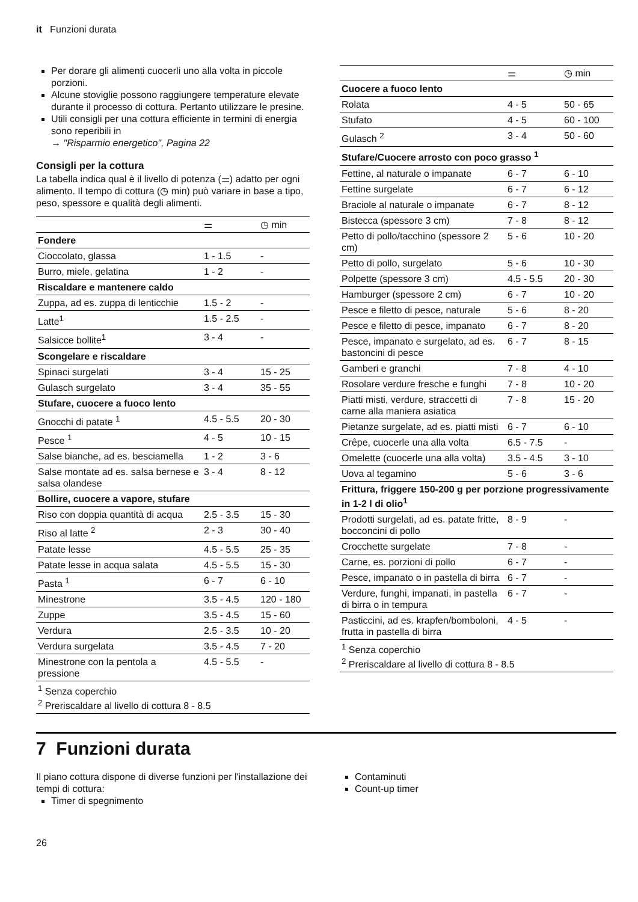it Funzioni durata
Per dorare gli alimenti cuocerli uno alla volta in piccole porzioni.
Alcune stoviglie possono raggiungere temperature elevate durante il processo di cottura. Pertanto utilizzare le presine.
Utili consigli per una cottura efficiente in termini di energia sono reperibili in
→ "Risparmio energetico", Pagina 22
Consigli per la cottura
La tabella indica qual è il livello di potenza (⚌) adatto per ogni alimento. Il tempo di cottura (◷ min) può variare in base a tipo, peso, spessore e qualità degli alimenti.
| | ⚌ | ◷ min |
| --- | --- | --- |
| Fondere | | |
| Cioccolato, glassa | 1 - 1.5 | - |
| Burro, miele, gelatina | 1 - 2 | - |
| Riscaldare e mantenere caldo | | |
| Zuppa, ad es. zuppa di lenticchie | 1.5 - 2 | - |
| Latte<sup>1</sup> | 1.5 - 2.5 | - |
| Salsicce bollite<sup>1</sup> | 3 - 4 | - |
| Scongelare e riscaldare | | |
| Spinaci surgelati | 3 - 4 | 15 - 25 |
| Gulasch surgelato | 3 - 4 | 35 - 55 |
| Stufare, cuocere a fuoco lento | | |
| Gnocchi di patate <sup>1</sup> | 4.5 - 5.5 | 20 - 30 |
| Pesce <sup>1</sup> | 4 - 5 | 10 - 15 |
| Salse bianche, ad es. besciamella | 1 - 2 | 3 - 6 |
| Salse montate ad es. salsa bernese e salsa olandese | 3 - 4 | 8 - 12 |
| Bollire, cuocere a vapore, stufare | | |
| Riso con doppia quantità di acqua | 2.5 - 3.5 | 15 - 30 |
| Riso al latte <sup>2</sup> | 2 - 3 | 30 - 40 |
| Patate lesse | 4.5 - 5.5 | 25 - 35 |
| Patate lesse in acqua salata | 4.5 - 5.5 | 15 - 30 |
| Pasta <sup>1</sup> | 6 - 7 | 6 - 10 |
| Minestrone | 3.5 - 4.5 | 120 - 180 |
| Zuppe | 3.5 - 4.5 | 15 - 60 |
| Verdura | 2.5 - 3.5 | 10 - 20 |
| Verdura surgelata | 3.5 - 4.5 | 7 - 20 |
| Minestrone con la pentola a pressione | 4.5 - 5.5 | - |
| <sup>1</sup> Senza coperchio <sup>2</sup> Preriscaldare al livello di cottura 8 - 8.5 | | |
| | ⚌ | ◷ min |
| --- | --- | --- |
| Cuocere a fuoco lento | | |
| Rolata | 4 - 5 | 50 - 65 |
| Stufato | 4 - 5 | 60 - 100 |
| Gulasch <sup>2</sup> | 3 - 4 | 50 - 60 |
| Stufare/Cuocere arrosto con poco grasso <sup>1</sup> | | |
| Fettine, al naturale o impanate | 6 - 7 | 6 - 10 |
| Fettine surgelate | 6 - 7 | 6 - 12 |
| Braciole al naturale o impanate | 6 - 7 | 8 - 12 |
| Bistecca (spessore 3 cm) | 7 - 8 | 8 - 12 |
| Petto di pollo/tacchino (spessore 2 cm) | 5 - 6 | 10 - 20 |
| Petto di pollo, surgelato | 5 - 6 | 10 - 30 |
| Polpette (spessore 3 cm) | 4.5 - 5.5 | 20 - 30 |
| Hamburger (spessore 2 cm) | 6 - 7 | 10 - 20 |
| Pesce e filetto di pesce, naturale | 5 - 6 | 8 - 20 |
| Pesce e filetto di pesce, impanato | 6 - 7 | 8 - 20 |
| Pesce, impanato e surgelato, ad es. bastoncini di pesce | 6 - 7 | 8 - 15 |
| Gamberi e granchi | 7 - 8 | 4 - 10 |
| Rosolare verdure fresche e funghi | 7 - 8 | 10 - 20 |
| Piatti misti, verdure, straccetti di carne alla maniera asiatica | 7 - 8 | 15 - 20 |
| Pietanze surgelate, ad es. piatti misti | 6 - 7 | 6 - 10 |
| Crêpe, cuocerle una alla volta | 6.5 - 7.5 | - |
| Omelette (cuocerle una alla volta) | 3.5 - 4.5 | 3 - 10 |
| Uova al tegamino | 5 - 6 | 3 - 6 |
| Frittura, friggere 150-200 g per porzione progressivamente in 1-2 l di olio<sup>1</sup> | | |
| Prodotti surgelati, ad es. patate fritte, bocconcini di pollo | 8 - 9 | - |
| Crocchette surgelate | 7 - 8 | - |
| Carne, es. porzioni di pollo | 6 - 7 | - |
| Pesce, impanato o in pastella di birra | 6 - 7 | - |
| Verdure, funghi, impanati, in pastella di birra o in tempura | 6 - 7 | - |
| Pasticcini, ad es. krapfen/bomboloni, frutta in pastella di birra | 4 - 5 | - |
| <sup>1</sup> Senza coperchio <sup>2</sup> Preriscaldare al livello di cottura 8 - 8.5 | | |
7 Funzioni durata
Il piano cottura dispone di diverse funzioni per l'installazione dei tempi di cottura:
Timer di spegnimento
Contaminuti
Count-up timer
26